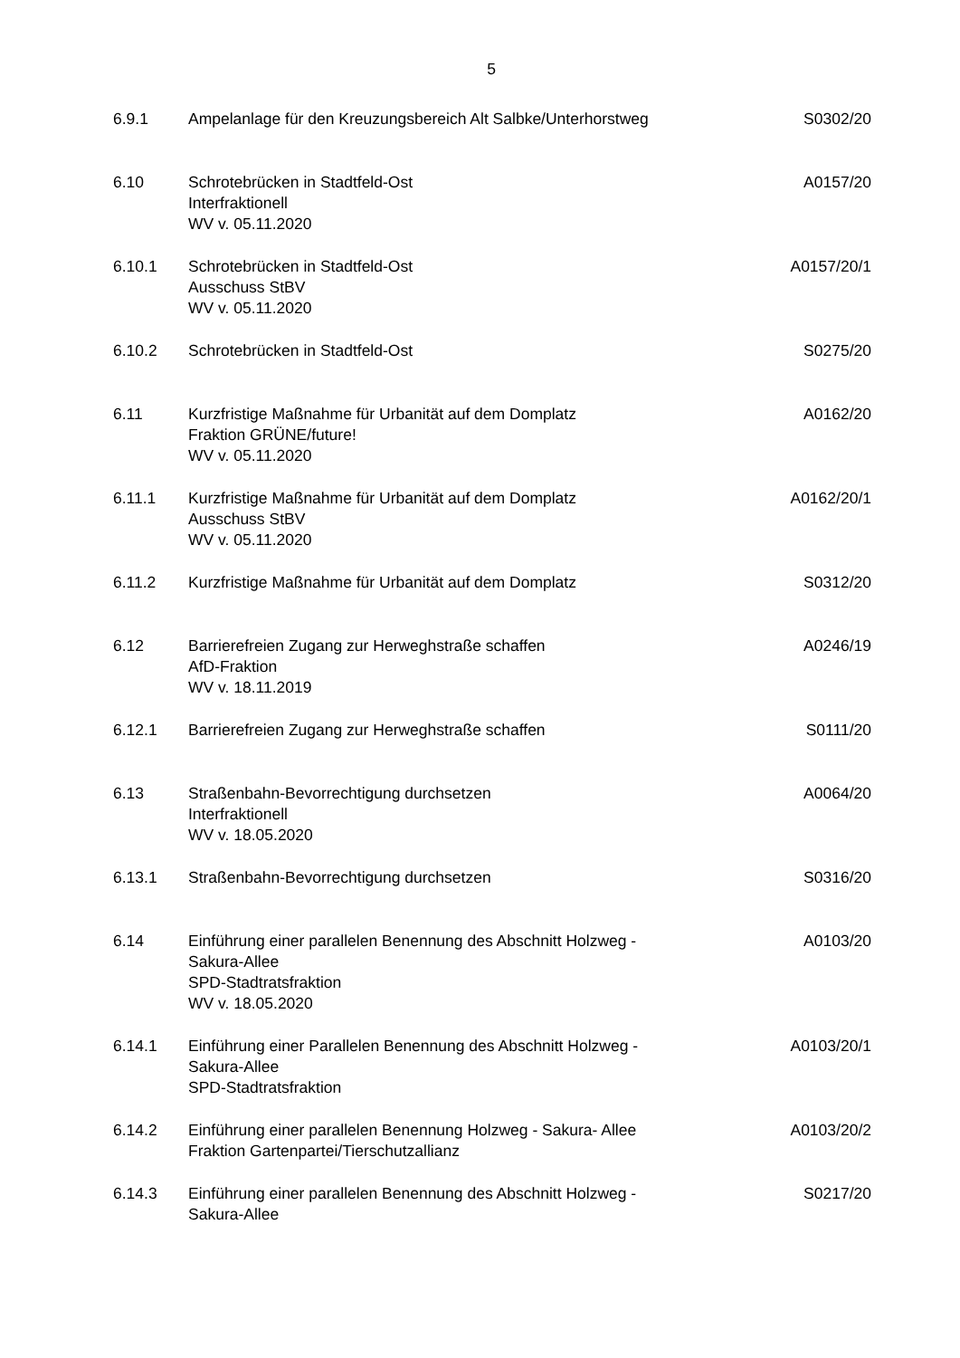5
| 6.9.1 | Ampelanlage für den Kreuzungsbereich Alt Salbke/Unterhorstweg | S0302/20 |
| 6.10 | Schrotebrücken in Stadtfeld-Ost Interfraktionell WV v. 05.11.2020 | A0157/20 |
| 6.10.1 | Schrotebrücken in Stadtfeld-Ost Ausschuss StBV WV v. 05.11.2020 | A0157/20/1 |
| 6.10.2 | Schrotebrücken in Stadtfeld-Ost | S0275/20 |
| 6.11 | Kurzfristige Maßnahme für Urbanität auf dem Domplatz Fraktion GRÜNE/future! WV v. 05.11.2020 | A0162/20 |
| 6.11.1 | Kurzfristige Maßnahme für Urbanität auf dem Domplatz Ausschuss StBV WV v. 05.11.2020 | A0162/20/1 |
| 6.11.2 | Kurzfristige Maßnahme für Urbanität auf dem Domplatz | S0312/20 |
| 6.12 | Barrierefreien Zugang zur Herweghstraße schaffen AfD-Fraktion WV v. 18.11.2019 | A0246/19 |
| 6.12.1 | Barrierefreien Zugang zur Herweghstraße schaffen | S0111/20 |
| 6.13 | Straßenbahn-Bevorrechtigung durchsetzen Interfraktionell WV v. 18.05.2020 | A0064/20 |
| 6.13.1 | Straßenbahn-Bevorrechtigung durchsetzen | S0316/20 |
| 6.14 | Einführung einer parallelen Benennung des Abschnitt Holzweg - Sakura-Allee SPD-Stadtratsfraktion WV v. 18.05.2020 | A0103/20 |
| 6.14.1 | Einführung einer Parallelen Benennung des Abschnitt Holzweg - Sakura-Allee SPD-Stadtratsfraktion | A0103/20/1 |
| 6.14.2 | Einführung einer parallelen Benennung Holzweg - Sakura- Allee Fraktion Gartenpartei/Tierschutzallianz | A0103/20/2 |
| 6.14.3 | Einführung einer parallelen Benennung des Abschnitt Holzweg - Sakura-Allee | S0217/20 |